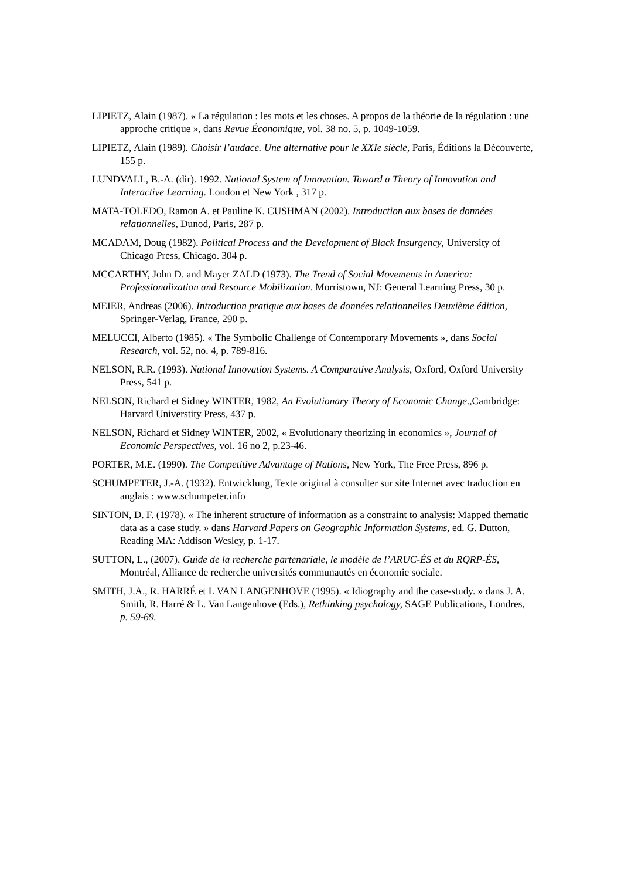LIPIETZ, Alain (1987). « La régulation : les mots et les choses. A propos de la théorie de la régulation : une approche critique », dans Revue Économique, vol. 38 no. 5, p. 1049-1059.
LIPIETZ, Alain (1989). Choisir l’audace. Une alternative pour le XXIe siècle, Paris, Éditions la Découverte, 155 p.
LUNDVALL, B.-A. (dir). 1992. National System of Innovation. Toward a Theory of Innovation and Interactive Learning. London et New York , 317 p.
MATA-TOLEDO, Ramon A. et Pauline K. CUSHMAN (2002). Introduction aux bases de données relationnelles, Dunod, Paris, 287 p.
MCADAM, Doug (1982). Political Process and the Development of Black Insurgency, University of Chicago Press, Chicago. 304 p.
MCCARTHY, John D. and Mayer ZALD (1973). The Trend of Social Movements in America: Professionalization and Resource Mobilization. Morristown, NJ: General Learning Press, 30 p.
MEIER, Andreas (2006). Introduction pratique aux bases de données relationnelles Deuxième édition, Springer-Verlag, France, 290 p.
MELUCCI, Alberto (1985). « The Symbolic Challenge of Contemporary Movements », dans Social Research, vol. 52, no. 4, p. 789-816.
NELSON, R.R. (1993). National Innovation Systems. A Comparative Analysis, Oxford, Oxford University Press, 541 p.
NELSON, Richard et Sidney WINTER, 1982, An Evolutionary Theory of Economic Change.,Cambridge: Harvard Universtity Press, 437 p.
NELSON, Richard et Sidney WINTER, 2002, « Evolutionary theorizing in economics », Journal of Economic Perspectives, vol. 16 no 2, p.23-46.
PORTER, M.E. (1990). The Competitive Advantage of Nations, New York, The Free Press, 896 p.
SCHUMPETER, J.-A. (1932). Entwicklung, Texte original à consulter sur site Internet avec traduction en anglais : www.schumpeter.info
SINTON, D. F. (1978). « The inherent structure of information as a constraint to analysis: Mapped thematic data as a case study. » dans Harvard Papers on Geographic Information Systems, ed. G. Dutton, Reading MA: Addison Wesley, p. 1-17.
SUTTON, L., (2007). Guide de la recherche partenariale, le modèle de l’ARUC-ÉS et du RQRP-ÉS, Montréal, Alliance de recherche universités communautés en économie sociale.
SMITH, J.A., R. HARRÉ et L VAN LANGENHOVE (1995). « Idiography and the case-study. » dans J. A. Smith, R. Harré & L. Van Langenhove (Eds.), Rethinking psychology, SAGE Publications, Londres, p. 59-69.